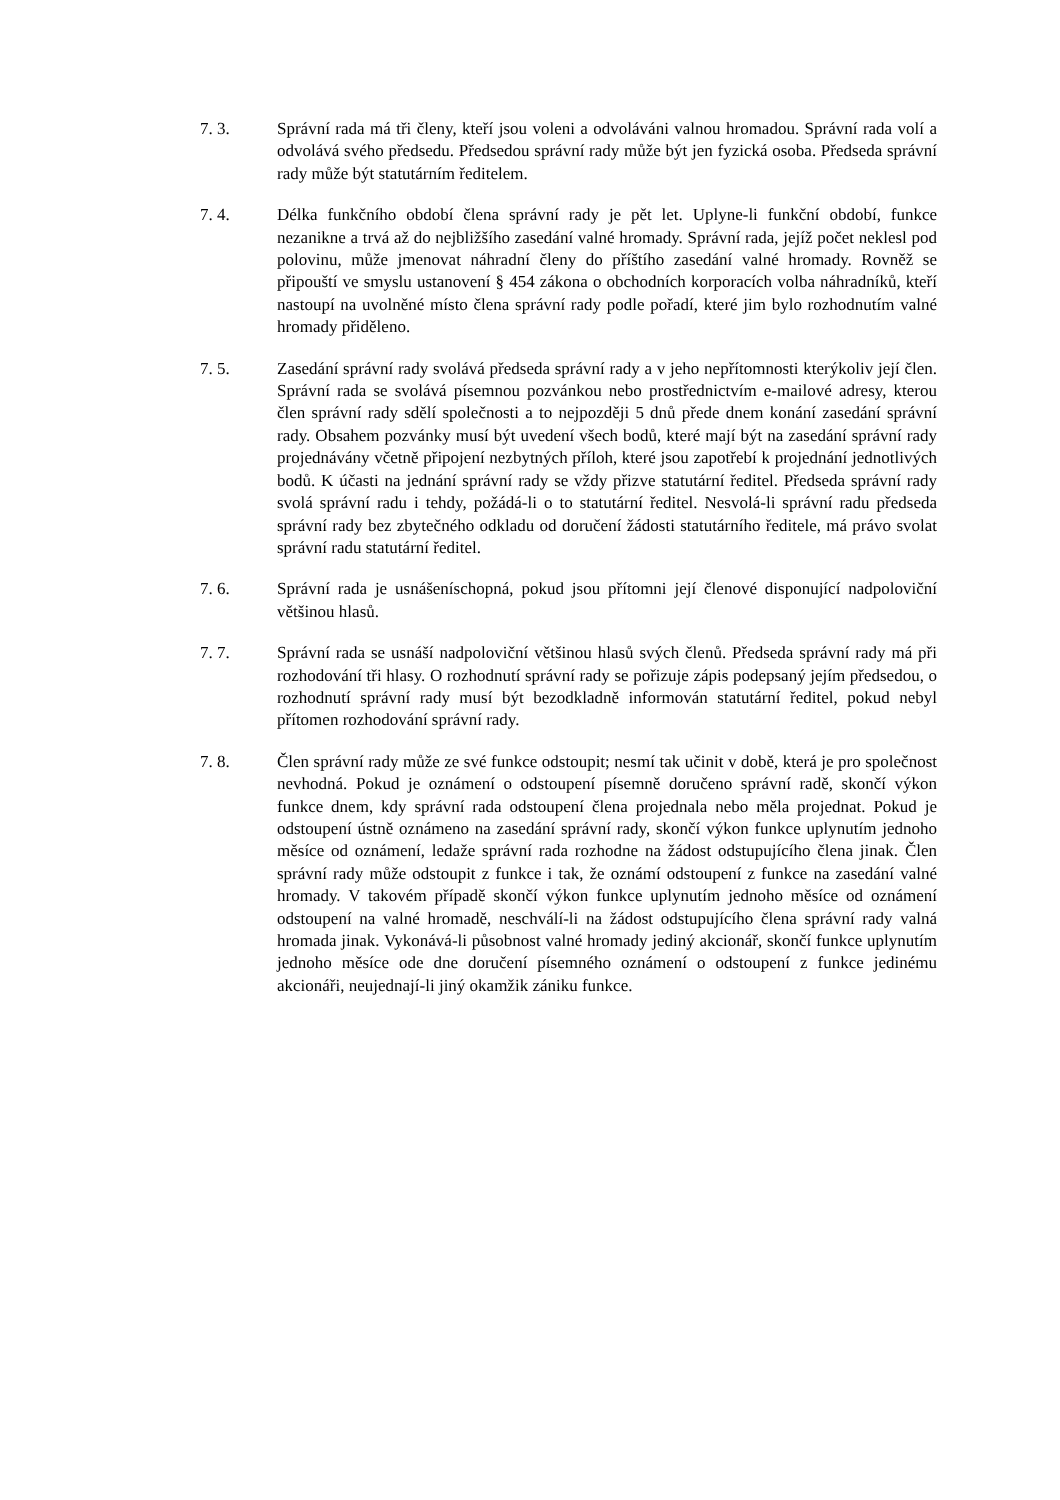7. 3. Správní rada má tři členy, kteří jsou voleni a odvoláváni valnou hromadou. Správní rada volí a odvolává svého předsedu. Předsedou správní rady může být jen fyzická osoba. Předseda správní rady může být statutárním ředitelem.
7. 4. Délka funkčního období člena správní rady je pět let. Uplyne-li funkční období, funkce nezanikne a trvá až do nejbližšího zasedání valné hromady. Správní rada, jejíž počet neklesl pod polovinu, může jmenovat náhradní členy do příštího zasedání valné hromady. Rovněž se připouští ve smyslu ustanovení § 454 zákona o obchodních korporacích volba náhradníků, kteří nastoupí na uvolněné místo člena správní rady podle pořadí, které jim bylo rozhodnutím valné hromady přiděleno.
7. 5. Zasedání správní rady svolává předseda správní rady a v jeho nepřítomnosti kterýkoliv její člen. Správní rada se svolává písemnou pozvánkou nebo prostřednictvím e-mailové adresy, kterou člen správní rady sdělí společnosti a to nejpozději 5 dnů přede dnem konání zasedání správní rady. Obsahem pozvánky musí být uvedení všech bodů, které mají být na zasedání správní rady projednávány včetně připojení nezbytných příloh, které jsou zapotřebí k projednání jednotlivých bodů. K účasti na jednání správní rady se vždy přizve statutární ředitel. Předseda správní rady svolá správní radu i tehdy, požádá-li o to statutární ředitel. Nesvolá-li správní radu předseda správní rady bez zbytečného odkladu od doručení žádosti statutárního ředitele, má právo svolat správní radu statutární ředitel.
7. 6. Správní rada je usnášeníschopná, pokud jsou přítomni její členové disponující nadpoloviční většinou hlasů.
7. 7. Správní rada se usnáší nadpoloviční většinou hlasů svých členů. Předseda správní rady má při rozhodování tři hlasy. O rozhodnutí správní rady se pořizuje zápis podepsaný jejím předsedou, o rozhodnutí správní rady musí být bezodkladně informován statutární ředitel, pokud nebyl přítomen rozhodování správní rady.
7. 8. Člen správní rady může ze své funkce odstoupit; nesmí tak učinit v době, která je pro společnost nevhodná. Pokud je oznámení o odstoupení písemně doručeno správní radě, skončí výkon funkce dnem, kdy správní rada odstoupení člena projednala nebo měla projednat. Pokud je odstoupení ústně oznámeno na zasedání správní rady, skončí výkon funkce uplynutím jednoho měsíce od oznámení, ledaže správní rada rozhodne na žádost odstupujícího člena jinak. Člen správní rady může odstoupit z funkce i tak, že oznámí odstoupení z funkce na zasedání valné hromady. V takovém případě skončí výkon funkce uplynutím jednoho měsíce od oznámení odstoupení na valné hromadě, neschválí-li na žádost odstupujícího člena správní rady valná hromada jinak. Vykonává-li působnost valné hromady jediný akcionář, skončí funkce uplynutím jednoho měsíce ode dne doručení písemného oznámení o odstoupení z funkce jedinému akcionáři, neujednají-li jiný okamžik zániku funkce.